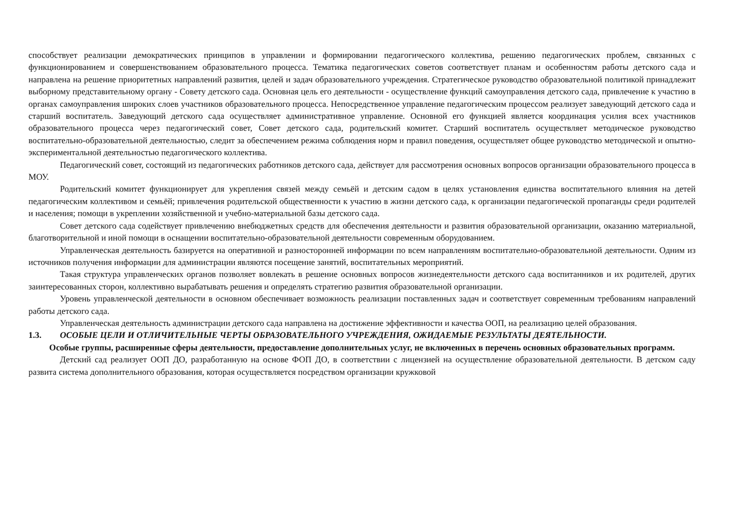способствует реализации демократических принципов в управлении и формировании педагогического коллектива, решению педагогических проблем, связанных с функционированием и совершенствованием образовательного процесса. Тематика педагогических советов соответствует планам и особенностям работы детского сада и направлена на решение приоритетных направлений развития, целей и задач образовательного учреждения. Стратегическое руководство образовательной политикой принадлежит выборному представительному органу - Совету детского сада. Основная цель его деятельности - осуществление функций самоуправления детского сада, привлечение к участию в органах самоуправления широких слоев участников образовательного процесса. Непосредственное управление педагогическим процессом реализует заведующий детского сада и старший воспитатель. Заведующий детского сада осуществляет административное управление. Основной его функцией является координация усилия всех участников образовательного процесса через педагогический совет, Совет детского сада, родительский комитет. Старший воспитатель осуществляет методическое руководство воспитательно-образовательной деятельностью, следит за обеспечением режима соблюдения норм и правил поведения, осуществляет общее руководство методической и опытно-экспериментальной деятельностью педагогического коллектива.
Педагогический совет, состоящий из педагогических работников детского сада, действует для рассмотрения основных вопросов организации образовательного процесса в МОУ.
Родительский комитет функционирует для укрепления связей между семьёй и детским садом в целях установления единства воспитательного влияния на детей педагогическим коллективом и семьёй; привлечения родительской общественности к участию в жизни детского сада, к организации педагогической пропаганды среди родителей и населения; помощи в укреплении хозяйственной и учебно-материальной базы детского сада.
Совет детского сада содействует привлечению внебюджетных средств для обеспечения деятельности и развития образовательной организации, оказанию материальной, благотворительной и иной помощи в оснащении воспитательно-образовательной деятельности современным оборудованием.
Управленческая деятельность базируется на оперативной и разносторонней информации по всем направлениям воспитательно-образовательной деятельности. Одним из источников получения информации для администрации являются посещение занятий, воспитательных мероприятий.
Такая структура управленческих органов позволяет вовлекать в решение основных вопросов жизнедеятельности детского сада воспитанников и их родителей, других заинтересованных сторон, коллективно вырабатывать решения и определять стратегию развития образовательной организации.
Уровень управленческой деятельности в основном обеспечивает возможность реализации поставленных задач и соответствует современным требованиям направлений работы детского сада.
Управленческая деятельность администрации детского сада направлена на достижение эффективности и качества ООП, на реализацию целей образования.
1.3. ОСОБЫЕ ЦЕЛИ И ОТЛИЧИТЕЛЬНЫЕ ЧЕРТЫ ОБРАЗОВАТЕЛЬНОГО УЧРЕЖДЕНИЯ, ОЖИДАЕМЫЕ РЕЗУЛЬТАТЫ ДЕЯТЕЛЬНОСТИ.
Особые группы, расширенные сферы деятельности, предоставление дополнительных услуг, не включенных в перечень основных образовательных программ.
Детский сад реализует ООП ДО, разработанную на основе ФОП ДО, в соответствии с лицензией на осуществление образовательной деятельности. В детском саду развита система дополнительного образования, которая осуществляется посредством организации кружковой